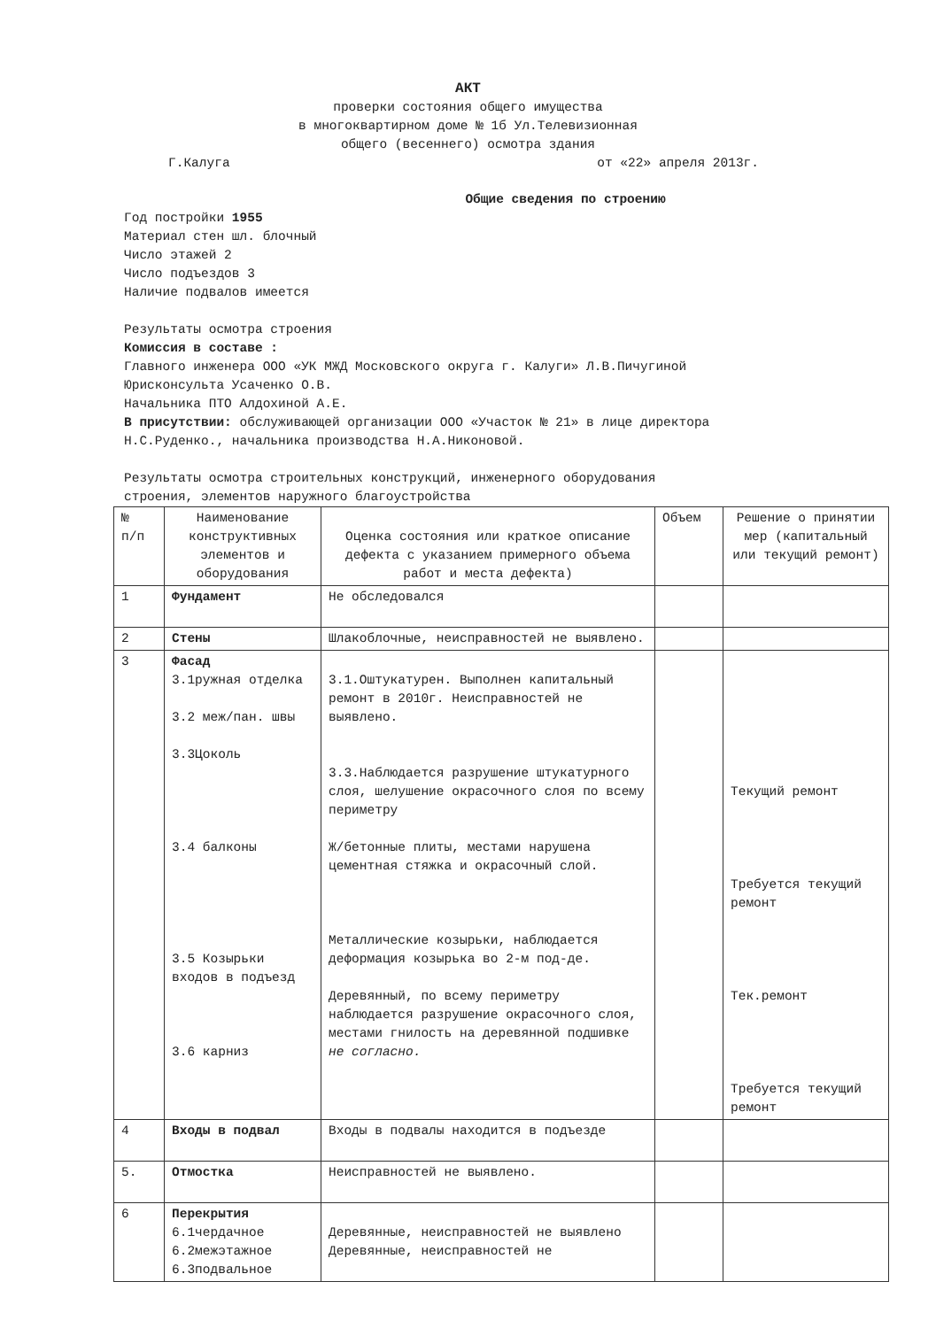АКТ
проверки состояния общего имущества
в многоквартирном доме № 1б Ул.Телевизионная
общего (весеннего) осмотра здания
Г.Калуга от «22» апреля 2013г.
Общие сведения по строению
Год постройки 1955
Материал стен шл. блочный
Число этажей 2
Число подъездов 3
Наличие подвалов имеется
Результаты осмотра строения
Комиссия в составе :
Главного инженера ООО «УК МЖД Московского округа г. Калуги» Л.В.Пичугиной
Юрисконсульта Усаченко О.В.
Начальника ПТО Алдохиной А.Е.
В присутствии: обслуживающей организации ООО «Участок № 21» в лице директора
Н.С.Руденко., начальника производства Н.А.Никоновой.
Результаты осмотра строительных конструкций, инженерного оборудования
строения, элементов наружного благоустройства
| № п/п | Наименование конструктивных элементов и оборудования | Оценка состояния или краткое описание дефекта с указанием примерного объема работ и места дефекта) | Объем | Решение о принятии мер (капитальный или текущий ремонт) |
| 1 | Фундамент | Не обследовался | | |
| 2 | Стены | Шлакоблочные, неисправностей не выявлено. | | |
| 3 | Фасад 3.1ружная отделка 3.2 меж/пан. швы 3.3Цоколь 3.4 балконы 3.5 Козырьки входов в подъезд 3.6 карниз | 3.1.Оштукатурен. Выполнен капитальный ремонт в 2010г. Неисправностей не выявлено. 3.3.Наблюдается разрушение штукатурного слоя, шелушение окрасочного слоя по всему периметру Ж/бетонные плиты, местами нарушена цементная стяжка и окрасочный слой. Металлические козырьки, наблюдается деформация козырька во 2-м под-де. Деревянный, по всему периметру наблюдается разрушение окрасочного слоя, местами гнилость на деревянной подшивке не согласно. | | Текущий ремонт Требуется текущий ремонт Тек.ремонт Требуется текущий ремонт |
| 4 | Входы в подвал | Входы в подвалы находится в подъезде | | |
| 5. | Отмостка | Неисправностей не выявлено. | | |
| 6 | Перекрытия 6.1чердачное 6.2межэтажное 6.3подвальное | Деревянные, неисправностей не выявлено Деревянные, неисправностей не | | |